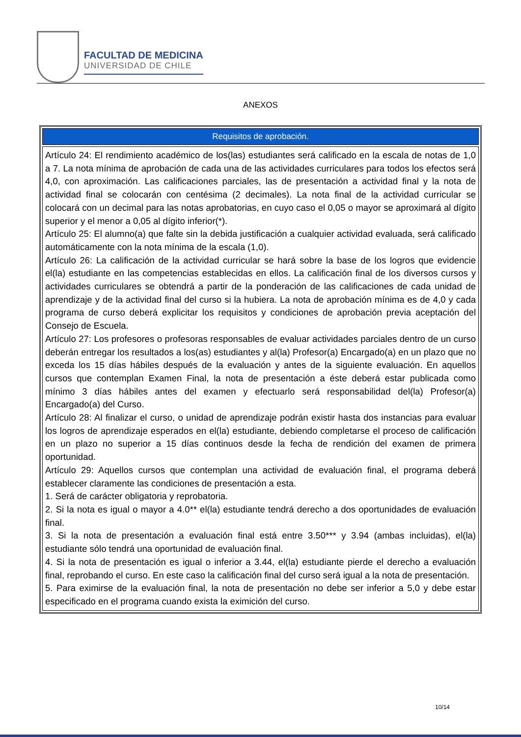FACULTAD DE MEDICINA
UNIVERSIDAD DE CHILE
ANEXOS
| Requisitos de aprobación. |
| --- |
| Artículo 24: El rendimiento académico de los(las) estudiantes será calificado en la escala de notas de 1,0 a 7. La nota mínima de aprobación de cada una de las actividades curriculares para todos los efectos será 4,0, con aproximación. Las calificaciones parciales, las de presentación a actividad final y la nota de actividad final se colocarán con centésima (2 decimales). La nota final de la actividad curricular se colocará con un decimal para las notas aprobatorias, en cuyo caso el 0,05 o mayor se aproximará al dígito superior y el menor a 0,05 al dígito inferior(*). Artículo 25: El alumno(a) que falte sin la debida justificación a cualquier actividad evaluada, será calificado automáticamente con la nota mínima de la escala (1,0). Artículo 26: La calificación de la actividad curricular se hará sobre la base de los logros que evidencie el(la) estudiante en las competencias establecidas en ellos. La calificación final de los diversos cursos y actividades curriculares se obtendrá a partir de la ponderación de las calificaciones de cada unidad de aprendizaje y de la actividad final del curso si la hubiera. La nota de aprobación mínima es de 4,0 y cada programa de curso deberá explicitar los requisitos y condiciones de aprobación previa aceptación del Consejo de Escuela. Artículo 27: Los profesores o profesoras responsables de evaluar actividades parciales dentro de un curso deberán entregar los resultados a los(as) estudiantes y al(la) Profesor(a) Encargado(a) en un plazo que no exceda los 15 días hábiles después de la evaluación y antes de la siguiente evaluación. En aquellos cursos que contemplan Examen Final, la nota de presentación a éste deberá estar publicada como mínimo 3 días hábiles antes del examen y efectuarlo será responsabilidad del(la) Profesor(a) Encargado(a) del Curso. Artículo 28: Al finalizar el curso, o unidad de aprendizaje podrán existir hasta dos instancias para evaluar los logros de aprendizaje esperados en el(la) estudiante, debiendo completarse el proceso de calificación en un plazo no superior a 15 días continuos desde la fecha de rendición del examen de primera oportunidad. Artículo 29: Aquellos cursos que contemplan una actividad de evaluación final, el programa deberá establecer claramente las condiciones de presentación a esta. 1. Será de carácter obligatoria y reprobatoria. 2. Si la nota es igual o mayor a 4.0** el(la) estudiante tendrá derecho a dos oportunidades de evaluación final. 3. Si la nota de presentación a evaluación final está entre 3.50*** y 3.94 (ambas incluidas), el(la) estudiante sólo tendrá una oportunidad de evaluación final. 4. Si la nota de presentación es igual o inferior a 3.44, el(la) estudiante pierde el derecho a evaluación final, reprobando el curso. En este caso la calificación final del curso será igual a la nota de presentación. 5. Para eximirse de la evaluación final, la nota de presentación no debe ser inferior a 5,0 y debe estar especificado en el programa cuando exista la eximición del curso. |
10/14